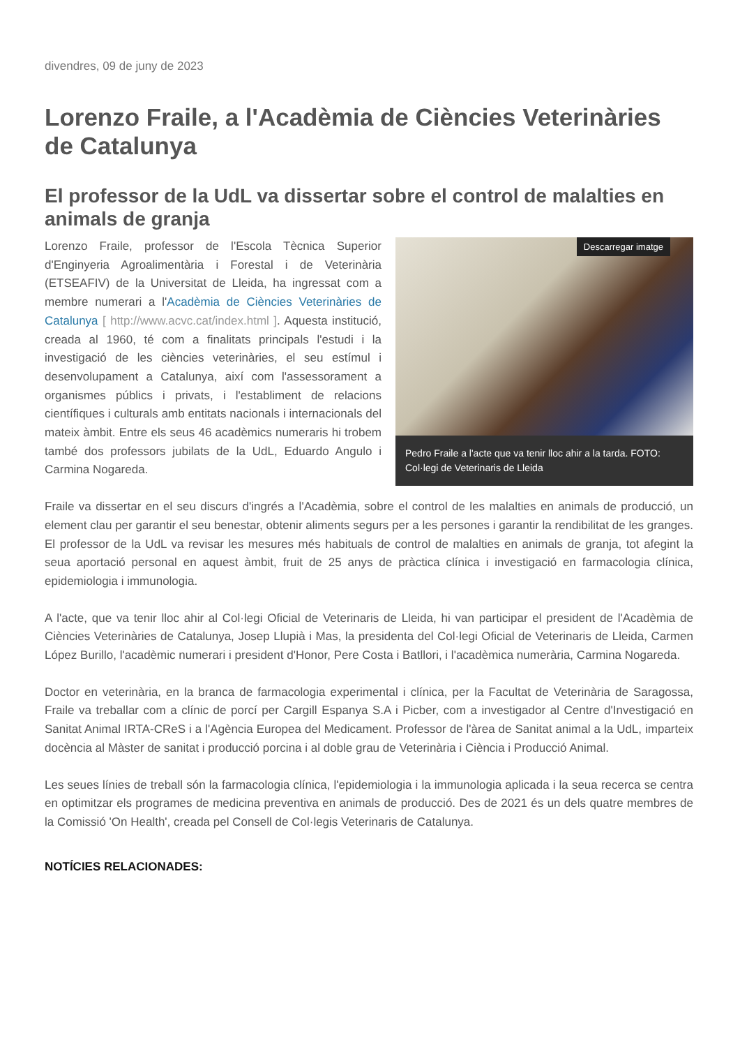divendres, 09 de juny de 2023
Lorenzo Fraile, a l'Acadèmia de Ciències Veterinàries de Catalunya
El professor de la UdL va dissertar sobre el control de malalties en animals de granja
Descarregar imatge
Pedro Fraile a l'acte que va tenir lloc ahir a la tarda. FOTO: Col·legi de Veterinaris de Lleida
Lorenzo Fraile, professor de l'Escola Tècnica Superior d'Enginyeria Agroalimentària i Forestal i de Veterinària (ETSEAFIV) de la Universitat de Lleida, ha ingressat com a membre numerari a l'Acadèmia de Ciències Veterinàries de Catalunya [ http://www.acvc.cat/index.html ]. Aquesta institució, creada al 1960, té com a finalitats principals l'estudi i la investigació de les ciències veterinàries, el seu estímul i desenvolupament a Catalunya, així com l'assessorament a organismes públics i privats, i l'establiment de relacions científiques i culturals amb entitats nacionals i internacionals del mateix àmbit. Entre els seus 46 acadèmics numeraris hi trobem també dos professors jubilats de la UdL, Eduardo Angulo i Carmina Nogareda.
Fraile va dissertar en el seu discurs d'ingrés a l'Acadèmia, sobre el control de les malalties en animals de producció, un element clau per garantir el seu benestar, obtenir aliments segurs per a les persones i garantir la rendibilitat de les granges. El professor de la UdL va revisar les mesures més habituals de control de malalties en animals de granja, tot afegint la seua aportació personal en aquest àmbit, fruit de 25 anys de pràctica clínica i investigació en farmacologia clínica, epidemiologia i immunologia.
A l'acte, que va tenir lloc ahir al Col·legi Oficial de Veterinaris de Lleida, hi van participar el president de l'Acadèmia de Ciències Veterinàries de Catalunya, Josep Llupià i Mas, la presidenta del Col·legi Oficial de Veterinaris de Lleida, Carmen López Burillo, l'acadèmic numerari i president d'Honor, Pere Costa i Batllori, i l'acadèmica numerària, Carmina Nogareda.
Doctor en veterinària, en la branca de farmacologia experimental i clínica, per la Facultat de Veterinària de Saragossa, Fraile va treballar com a clínic de porcí per Cargill Espanya S.A i Picber, com a investigador al Centre d'Investigació en Sanitat Animal IRTA-CReS i a l'Agència Europea del Medicament. Professor de l'àrea de Sanitat animal a la UdL, imparteix docència al Màster de sanitat i producció porcina i al doble grau de Veterinària i Ciència i Producció Animal.
Les seues línies de treball són la farmacologia clínica, l'epidemiologia i la immunologia aplicada i la seua recerca se centra en optimitzar els programes de medicina preventiva en animals de producció. Des de 2021 és un dels quatre membres de la Comissió 'On Health', creada pel Consell de Col·legis Veterinaris de Catalunya.
NOTÍCIES RELACIONADES: